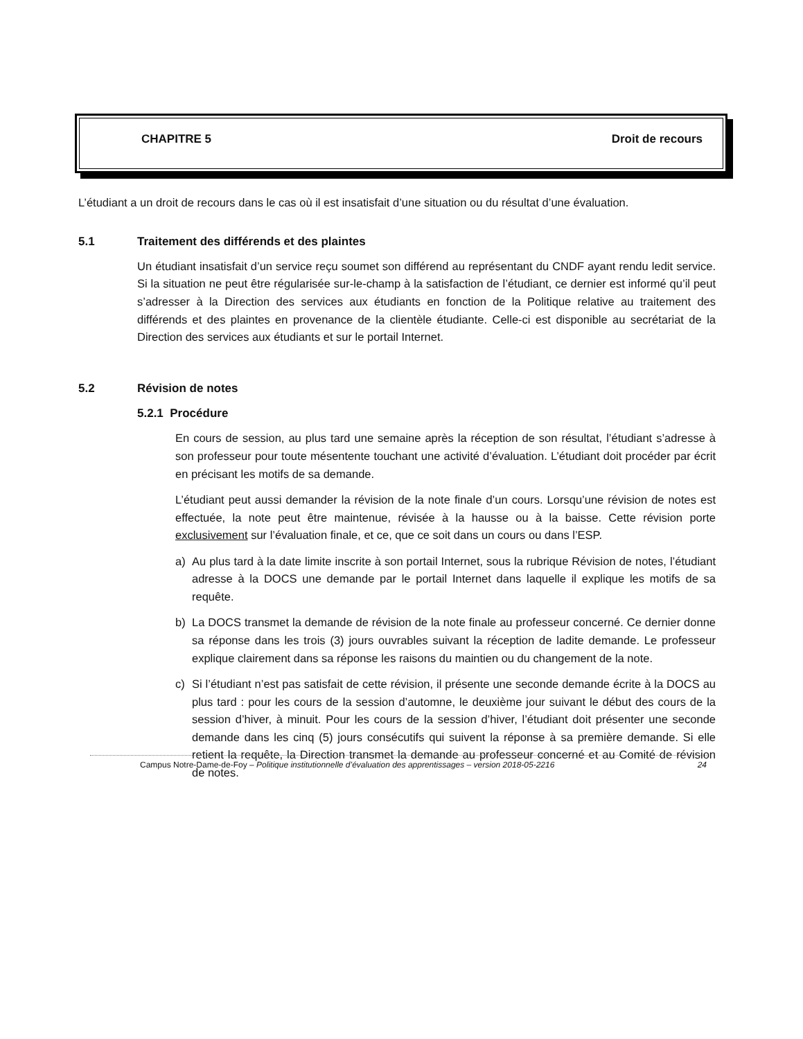CHAPITRE 5 Droit de recours
L’étudiant a un droit de recours dans le cas où il est insatisfait d’une situation ou du résultat d’une évaluation.
5.1 Traitement des différends et des plaintes
Un étudiant insatisfait d’un service reçu soumet son différend au représentant du CNDF ayant rendu ledit service. Si la situation ne peut être régularisée sur-le-champ à la satisfaction de l’étudiant, ce dernier est informé qu’il peut s’adresser à la Direction des services aux étudiants en fonction de la Politique relative au traitement des différends et des plaintes en provenance de la clientèle étudiante. Celle-ci est disponible au secrétariat de la Direction des services aux étudiants et sur le portail Internet.
5.2 Révision de notes
5.2.1 Procédure
En cours de session, au plus tard une semaine après la réception de son résultat, l’étudiant s’adresse à son professeur pour toute mésentente touchant une activité d’évaluation. L’étudiant doit procéder par écrit en précisant les motifs de sa demande.
L’étudiant peut aussi demander la révision de la note finale d’un cours. Lorsqu’une révision de notes est effectuée, la note peut être maintenue, révisée à la hausse ou à la baisse. Cette révision porte exclusivement sur l’évaluation finale, et ce, que ce soit dans un cours ou dans l’ESP.
a) Au plus tard à la date limite inscrite à son portail Internet, sous la rubrique Révision de notes, l’étudiant adresse à la DOCS une demande par le portail Internet dans laquelle il explique les motifs de sa requête.
b) La DOCS transmet la demande de révision de la note finale au professeur concerné. Ce dernier donne sa réponse dans les trois (3) jours ouvrables suivant la réception de ladite demande. Le professeur explique clairement dans sa réponse les raisons du maintien ou du changement de la note.
c) Si l’étudiant n’est pas satisfait de cette révision, il présente une seconde demande écrite à la DOCS au plus tard : pour les cours de la session d’automne, le deuxième jour suivant le début des cours de la session d’hiver, à minuit. Pour les cours de la session d’hiver, l’étudiant doit présenter une seconde demande dans les cinq (5) jours consécutifs qui suivent la réponse à sa première demande. Si elle retient la requête, la Direction transmet la demande au professeur concerné et au Comité de révision de notes.
Campus Notre-Dame-de-Foy – Politique institutionnelle d’évaluation des apprentissages – version 2018-05-2216 24